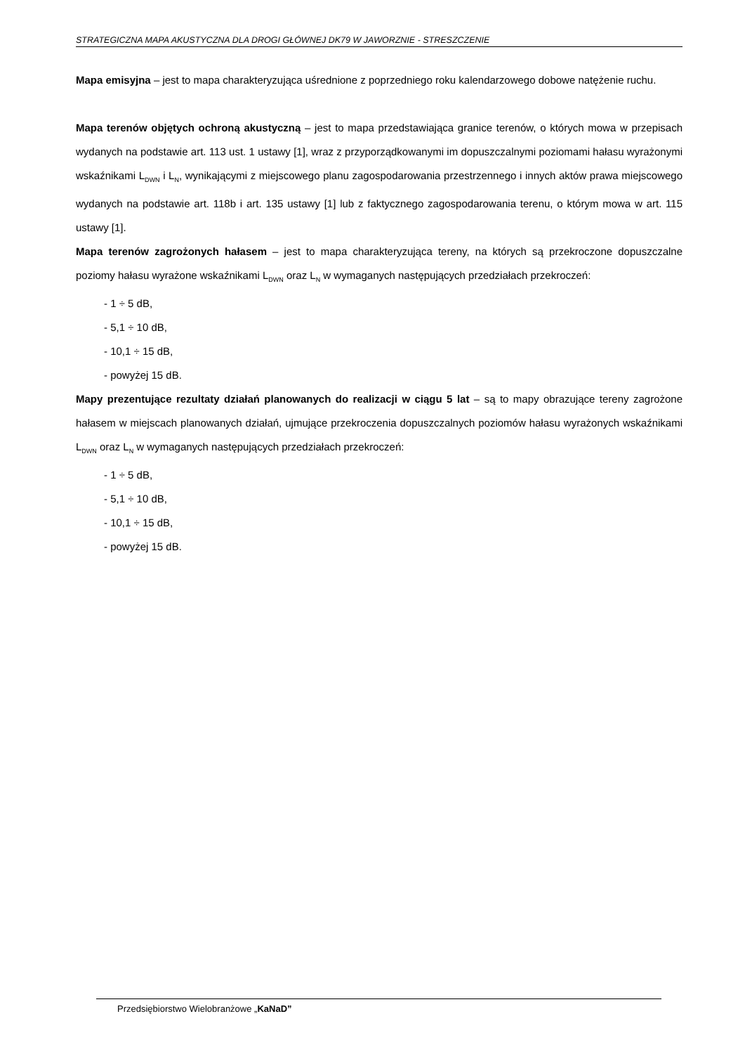STRATEGICZNA MAPA AKUSTYCZNA DLA DROGI GŁÓWNEJ DK79 W JAWORZNIE - STRESZCZENIE
Mapa emisyjna – jest to mapa charakteryzująca uśrednione z poprzedniego roku kalendarzowego dobowe natężenie ruchu.
Mapa terenów objętych ochroną akustyczną – jest to mapa przedstawiająca granice terenów, o których mowa w przepisach wydanych na podstawie art. 113 ust. 1 ustawy [1], wraz z przyporządkowanymi im dopuszczalnymi poziomami hałasu wyrażonymi wskaźnikami L<sub>DWN</sub> i L<sub>N</sub>, wynikającymi z miejscowego planu zagospodarowania przestrzennego i innych aktów prawa miejscowego wydanych na podstawie art. 118b i art. 135 ustawy [1] lub z faktycznego zagospodarowania terenu, o którym mowa w art. 115 ustawy [1].
Mapa terenów zagrożonych hałasem – jest to mapa charakteryzująca tereny, na których są przekroczone dopuszczalne poziomy hałasu wyrażone wskaźnikami L<sub>DWN</sub> oraz L<sub>N</sub> w wymaganych następujących przedziałach przekroczeń:
- 1 ÷ 5 dB,
- 5,1 ÷ 10 dB,
- 10,1 ÷ 15 dB,
- powyżej 15 dB.
Mapy prezentujące rezultaty działań planowanych do realizacji w ciągu 5 lat – są to mapy obrazujące tereny zagrożone hałasem w miejscach planowanych działań, ujmujące przekroczenia dopuszczalnych poziomów hałasu wyrażonych wskaźnikami L<sub>DWN</sub> oraz L<sub>N</sub> w wymaganych następujących przedziałach przekroczeń:
- 1 ÷ 5 dB,
- 5,1 ÷ 10 dB,
- 10,1 ÷ 15 dB,
- powyżej 15 dB.
Przedsiębiorstwo Wielobranżowe „KaNaD”